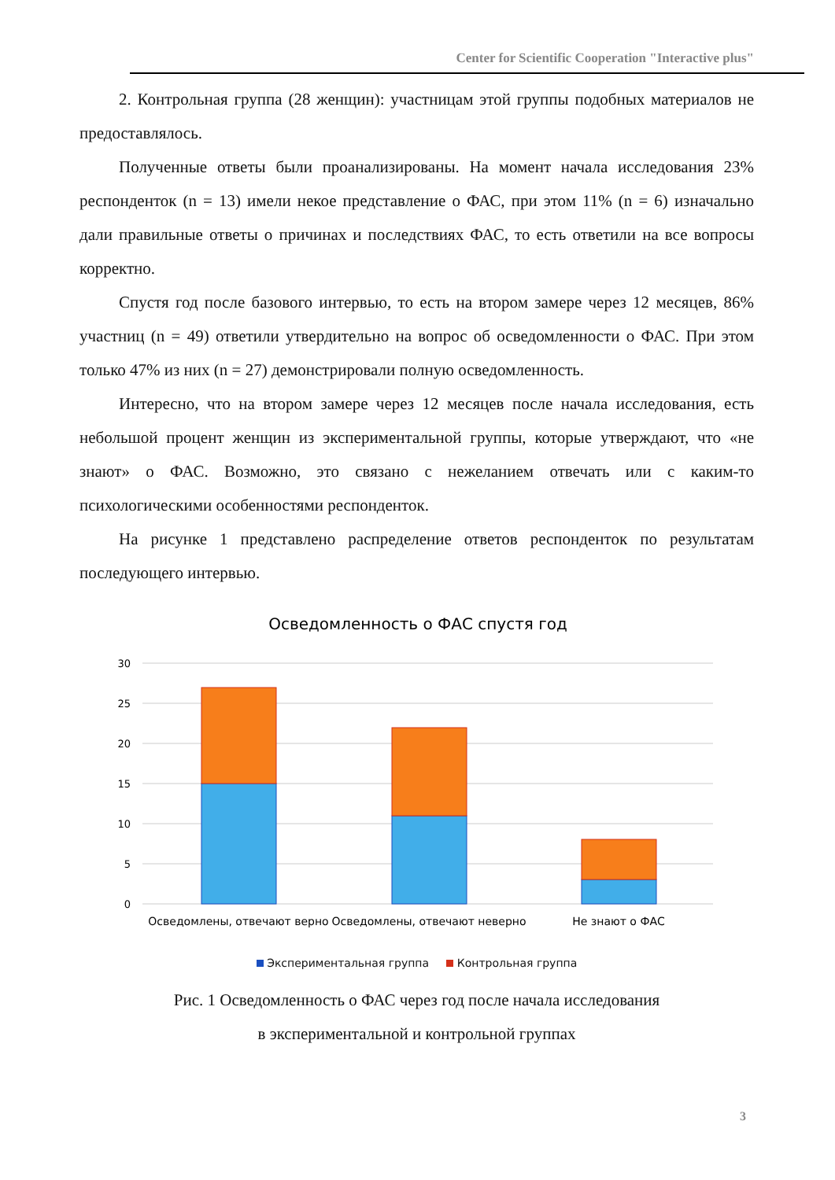Center for Scientific Cooperation "Interactive plus"
2. Контрольная группа (28 женщин): участницам этой группы подобных материалов не предоставлялось.
Полученные ответы были проанализированы. На момент начала исследования 23% респонденток (n = 13) имели некое представление о ФАС, при этом 11% (n = 6) изначально дали правильные ответы о причинах и последствиях ФАС, то есть ответили на все вопросы корректно.
Спустя год после базового интервью, то есть на втором замере через 12 месяцев, 86% участниц (n = 49) ответили утвердительно на вопрос об осведомленности о ФАС. При этом только 47% из них (n = 27) демонстрировали полную осведомленность.
Интересно, что на втором замере через 12 месяцев после начала исследования, есть небольшой процент женщин из экспериментальной группы, которые утверждают, что «не знают» о ФАС. Возможно, это связано с нежеланием отвечать или с каким-то психологическими особенностями респонденток.
На рисунке 1 представлено распределение ответов респонденток по результатам последующего интервью.
Осведомленность о ФАС спустя год
30
25
20
15
10
5
0
Осведомлены, отвечают верно
Осведомлены, отвечают неверно
Не знают о ФАС
Экспериментальная группа Контрольная группа
Рис. 1 Осведомленность о ФАС через год после начала исследования
в экспериментальной и контрольной группах
3